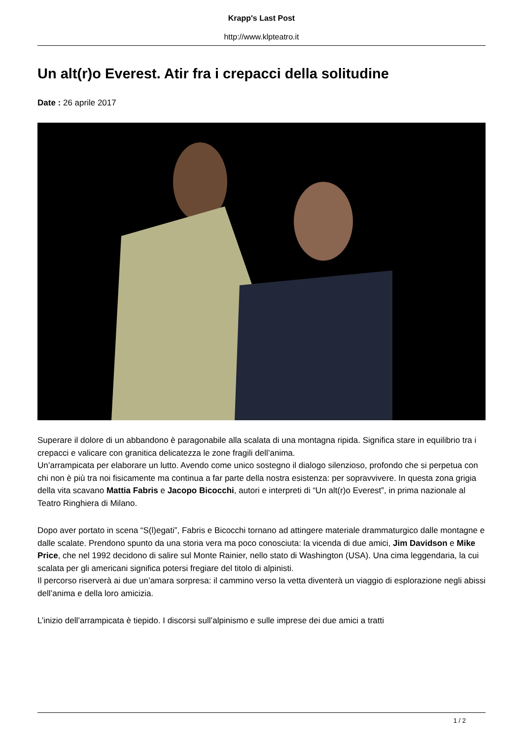Krapp's Last Post
http://www.klpteatro.it
Un alt(r)o Everest. Atir fra i crepacci della solitudine
Date : 26 aprile 2017
Superare il dolore di un abbandono è paragonabile alla scalata di una montagna ripida. Significa stare in equilibrio tra i crepacci e valicare con granitica delicatezza le zone fragili dell’anima.
Un’arrampicata per elaborare un lutto. Avendo come unico sostegno il dialogo silenzioso, profondo che si perpetua con chi non è più tra noi fisicamente ma continua a far parte della nostra esistenza: per sopravvivere. In questa zona grigia della vita scavano Mattia Fabris e Jacopo Bicocchi, autori e interpreti di “Un alt(r)o Everest”, in prima nazionale al Teatro Ringhiera di Milano.
Dopo aver portato in scena “S(l)egati”, Fabris e Bicocchi tornano ad attingere materiale drammaturgico dalle montagne e dalle scalate. Prendono spunto da una storia vera ma poco conosciuta: la vicenda di due amici, Jim Davidson e Mike Price, che nel 1992 decidono di salire sul Monte Rainier, nello stato di Washington (USA). Una cima leggendaria, la cui scalata per gli americani significa potersi fregiare del titolo di alpinisti.
Il percorso riserverà ai due un’amara sorpresa: il cammino verso la vetta diventerà un viaggio di esplorazione negli abissi dell’anima e della loro amicizia.
L’inizio dell’arrampicata è tiepido. I discorsi sull’alpinismo e sulle imprese dei due amici a tratti
1 / 2